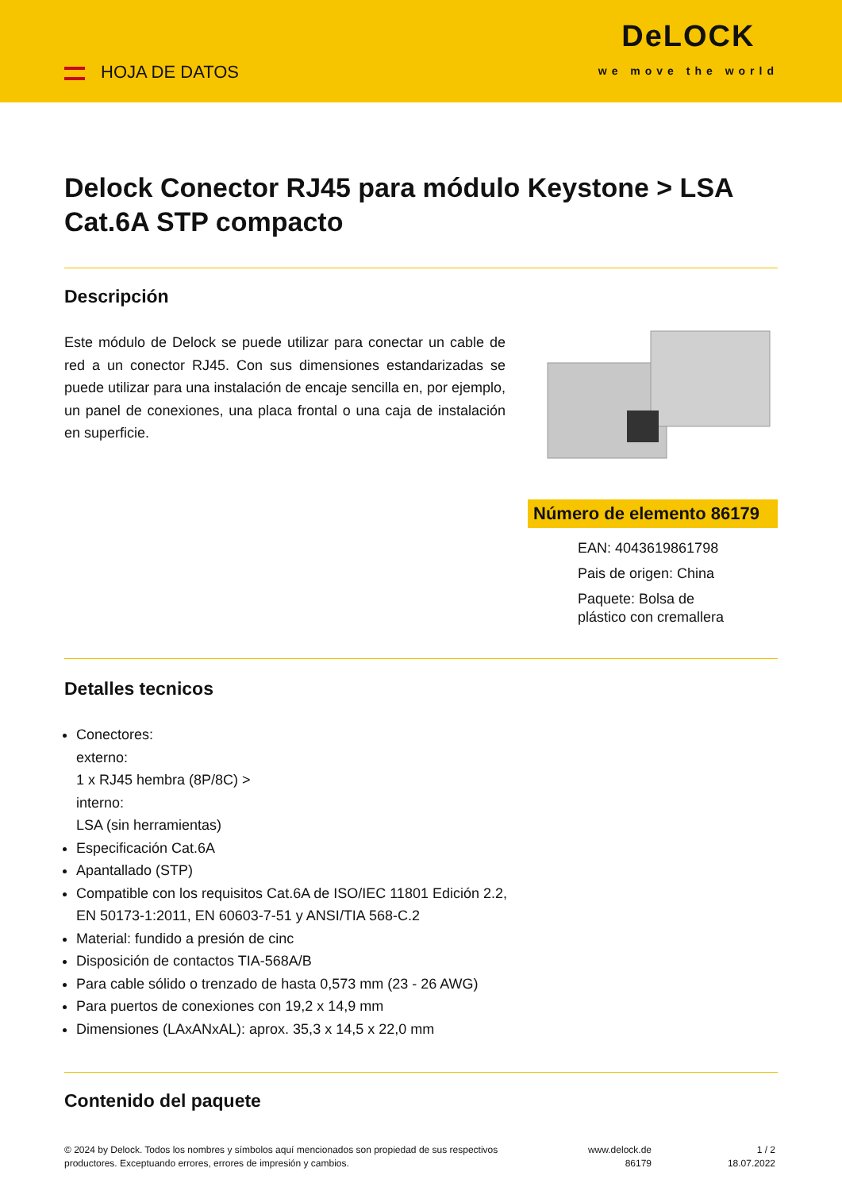HOJA DE DATOS
DeLOCK
we move the world
Delock Conector RJ45 para módulo Keystone > LSA Cat.6A STP compacto
Descripción
Este módulo de Delock se puede utilizar para conectar un cable de red a un conector RJ45. Con sus dimensiones estandarizadas se puede utilizar para una instalación de encaje sencilla en, por ejemplo, un panel de conexiones, una placa frontal o una caja de instalación en superficie.
Número de elemento 86179
EAN: 4043619861798
Pais de origen: China
Paquete: Bolsa de
plástico con cremallera
Detalles tecnicos
Conectores:
externo:
1 x RJ45 hembra (8P/8C) >
interno:
LSA (sin herramientas)
Especificación Cat.6A
Apantallado (STP)
Compatible con los requisitos Cat.6A de ISO/IEC 11801 Edición 2.2,
EN 50173-1:2011, EN 60603-7-51 y ANSI/TIA 568-C.2
Material: fundido a presión de cinc
Disposición de contactos TIA-568A/B
Para cable sólido o trenzado de hasta 0,573 mm (23 - 26 AWG)
Para puertos de conexiones con 19,2 x 14,9 mm
Dimensiones (LAxANxAL): aprox. 35,3 x 14,5 x 22,0 mm
Contenido del paquete
© 2024 by Delock. Todos los nombres y símbolos aquí mencionados son propiedad de sus respectivos productores. Exceptuando errores, errores de impresión y cambios.
www.delock.de
86179
1 / 2
18.07.2022